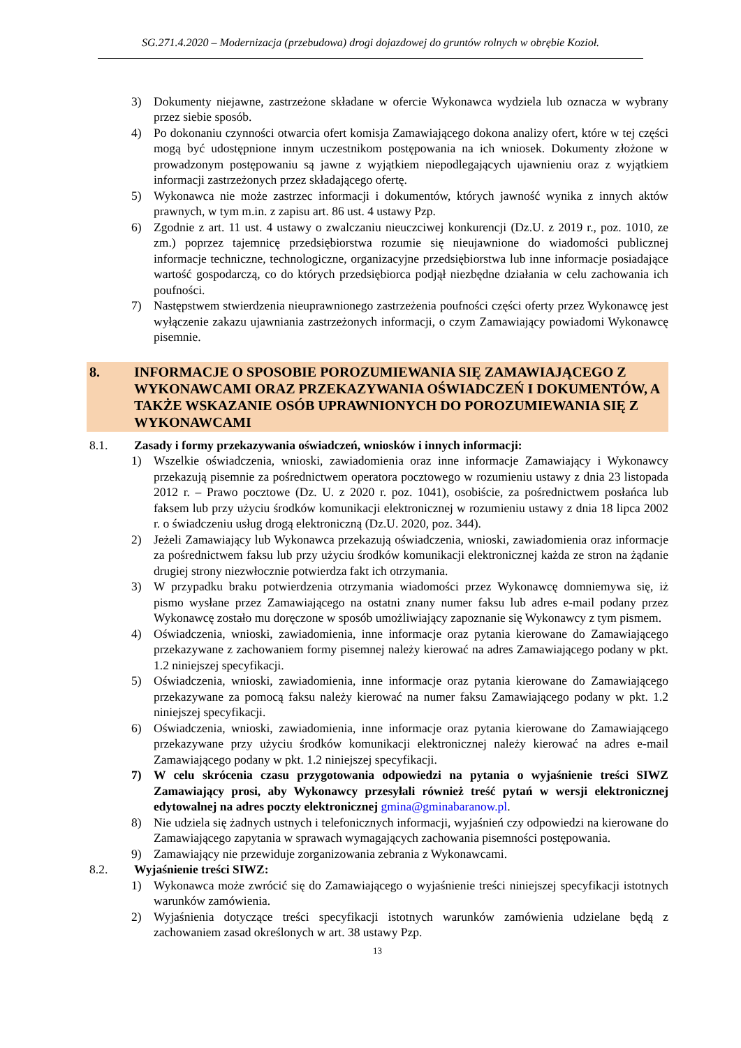SG.271.4.2020 – Modernizacja (przebudowa) drogi dojazdowej do gruntów rolnych w obrębie Kozioł.
3) Dokumenty niejawne, zastrzeżone składane w ofercie Wykonawca wydziela lub oznacza w wybrany przez siebie sposób.
4) Po dokonaniu czynności otwarcia ofert komisja Zamawiającego dokona analizy ofert, które w tej części mogą być udostępnione innym uczestnikom postępowania na ich wniosek. Dokumenty złożone w prowadzonym postępowaniu są jawne z wyjątkiem niepodlegających ujawnieniu oraz z wyjątkiem informacji zastrzeżonych przez składającego ofertę.
5) Wykonawca nie może zastrzec informacji i dokumentów, których jawność wynika z innych aktów prawnych, w tym m.in. z zapisu art. 86 ust. 4 ustawy Pzp.
6) Zgodnie z art. 11 ust. 4 ustawy o zwalczaniu nieuczciwej konkurencji (Dz.U. z 2019 r., poz. 1010, ze zm.) poprzez tajemnicę przedsiębiorstwa rozumie się nieujawnione do wiadomości publicznej informacje techniczne, technologiczne, organizacyjne przedsiębiorstwa lub inne informacje posiadające wartość gospodarczą, co do których przedsiębiorca podjął niezbędne działania w celu zachowania ich poufności.
7) Następstwem stwierdzenia nieuprawnionego zastrzeżenia poufności części oferty przez Wykonawcę jest wyłączenie zakazu ujawniania zastrzeżonych informacji, o czym Zamawiający powiadomi Wykonawcę pisemnie.
8. INFORMACJE O SPOSOBIE POROZUMIEWANIA SIĘ ZAMAWIAJĄCEGO Z WYKONAWCAMI ORAZ PRZEKAZYWANIA OŚWIADCZEŃ I DOKUMENTÓW, A TAKŻE WSKAZANIE OSÓB UPRAWNIONYCH DO POROZUMIEWANIA SIĘ Z WYKONAWCAMI
8.1. Zasady i formy przekazywania oświadczeń, wniosków i innych informacji:
1) Wszelkie oświadczenia, wnioski, zawiadomienia oraz inne informacje Zamawiający i Wykonawcy przekazują pisemnie za pośrednictwem operatora pocztowego w rozumieniu ustawy z dnia 23 listopada 2012 r. – Prawo pocztowe (Dz. U. z 2020 r. poz. 1041), osobiście, za pośrednictwem posłańca lub faksem lub przy użyciu środków komunikacji elektronicznej w rozumieniu ustawy z dnia 18 lipca 2002 r. o świadczeniu usług drogą elektroniczną (Dz.U. 2020, poz. 344).
2) Jeżeli Zamawiający lub Wykonawca przekazują oświadczenia, wnioski, zawiadomienia oraz informacje za pośrednictwem faksu lub przy użyciu środków komunikacji elektronicznej każda ze stron na żądanie drugiej strony niezwłocznie potwierdza fakt ich otrzymania.
3) W przypadku braku potwierdzenia otrzymania wiadomości przez Wykonawcę domniemywa się, iż pismo wysłane przez Zamawiającego na ostatni znany numer faksu lub adres e-mail podany przez Wykonawcę zostało mu doręczone w sposób umożliwiający zapoznanie się Wykonawcy z tym pismem.
4) Oświadczenia, wnioski, zawiadomienia, inne informacje oraz pytania kierowane do Zamawiającego przekazywane z zachowaniem formy pisemnej należy kierować na adres Zamawiającego podany w pkt. 1.2 niniejszej specyfikacji.
5) Oświadczenia, wnioski, zawiadomienia, inne informacje oraz pytania kierowane do Zamawiającego przekazywane za pomocą faksu należy kierować na numer faksu Zamawiającego podany w pkt. 1.2 niniejszej specyfikacji.
6) Oświadczenia, wnioski, zawiadomienia, inne informacje oraz pytania kierowane do Zamawiającego przekazywane przy użyciu środków komunikacji elektronicznej należy kierować na adres e-mail Zamawiającego podany w pkt. 1.2 niniejszej specyfikacji.
7) W celu skrócenia czasu przygotowania odpowiedzi na pytania o wyjaśnienie treści SIWZ Zamawiający prosi, aby Wykonawcy przesyłali również treść pytań w wersji elektronicznej edytowalnej na adres poczty elektronicznej gmina@gminabaranow.pl.
8) Nie udziela się żadnych ustnych i telefonicznych informacji, wyjaśnień czy odpowiedzi na kierowane do Zamawiającego zapytania w sprawach wymagających zachowania pisemności postępowania.
9) Zamawiający nie przewiduje zorganizowania zebrania z Wykonawcami.
8.2. Wyjaśnienie treści SIWZ:
1) Wykonawca może zwrócić się do Zamawiającego o wyjaśnienie treści niniejszej specyfikacji istotnych warunków zamówienia.
2) Wyjaśnienia dotyczące treści specyfikacji istotnych warunków zamówienia udzielane będą z zachowaniem zasad określonych w art. 38 ustawy Pzp.
13